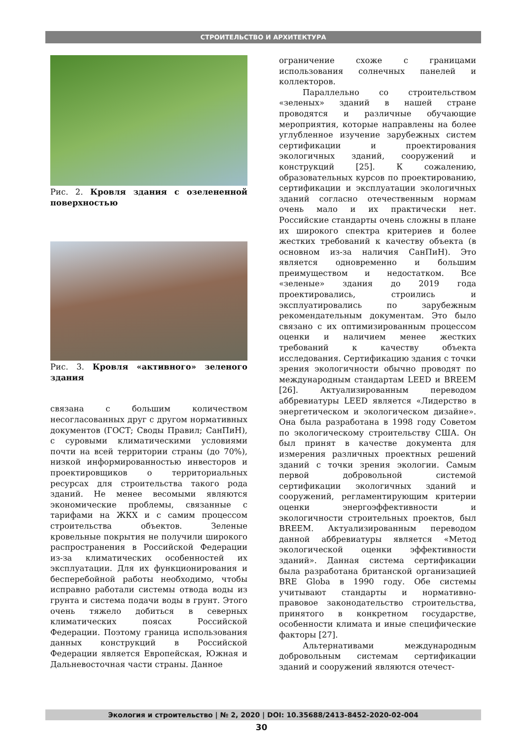СТРОИТЕЛЬСТВО И АРХИТЕКТУРА
Рис. 2. Кровля здания с озелененной поверхностью
Рис. 3. Кровля «активного» зеленого здания
связана с большим количеством несогласованных друг с другом нормативных документов (ГОСТ; Своды Правил; СанПиН), с суровыми климатическими условиями почти на всей территории страны (до 70%), низкой информированностью инвесторов и проектировщиков о территориальных ресурсах для строительства такого рода зданий. Не менее весомыми являются экономические проблемы, связанные с тарифами на ЖКХ и с самим процессом строительства объектов. Зеленые кровельные покрытия не получили широкого распространения в Российской Федерации из-за климатических особенностей их эксплуатации. Для их функционирования и бесперебойной работы необходимо, чтобы исправно работали системы отвода воды из грунта и система подачи воды в грунт. Этого очень тяжело добиться в северных климатических поясах Российской Федерации. Поэтому граница использования данных конструкций в Российской Федерации является Европейская, Южная и Дальневосточная части страны. Данное
ограничение схоже с границами использования солнечных панелей и коллекторов.
Параллельно со строительством «зеленых» зданий в нашей стране проводятся и различные обучающие мероприятия, которые направлены на более углубленное изучение зарубежных систем сертификации и проектирования экологичных зданий, сооружений и конструкций [25]. К сожалению, образовательных курсов по проектированию, сертификации и эксплуатации экологичных зданий согласно отечественным нормам очень мало и их практически нет. Российские стандарты очень сложны в плане их широкого спектра критериев и более жестких требований к качеству объекта (в основном из-за наличия СанПиН). Это является одновременно и большим преимуществом и недостатком. Все «зеленые» здания до 2019 года проектировались, строились и эксплуатировались по зарубежным рекомендательным документам. Это было связано с их оптимизированным процессом оценки и наличием менее жестких требований к качеству объекта исследования. Сертификацию здания с точки зрения экологичности обычно проводят по международным стандартам LEED и BREEM [26]. Актуализированным переводом аббревиатуры LEED является «Лидерство в энергетическом и экологическом дизайне». Она была разработана в 1998 году Советом по экологическому строительству США. Он был принят в качестве документа для измерения различных проектных решений зданий с точки зрения экологии. Самым первой добровольной системой сертификации экологичных зданий и сооружений, регламентирующим критерии оценки энергоэффективности и экологичности строительных проектов, был BREEM. Актуализированным переводом данной аббревиатуры является «Метод экологической оценки эффективности зданий». Данная система сертификации была разработана британской организацией BRE Globa в 1990 году. Обе системы учитывают стандарты и нормативно-правовое законодательство строительства, принятого в конкретном государстве, особенности климата и иные специфические факторы [27].
Альтернативами международным добровольным системам сертификации зданий и сооружений являются отечест-
Экология и строительство | № 2, 2020 | DOI: 10.35688/2413-8452-2020-02-004
30